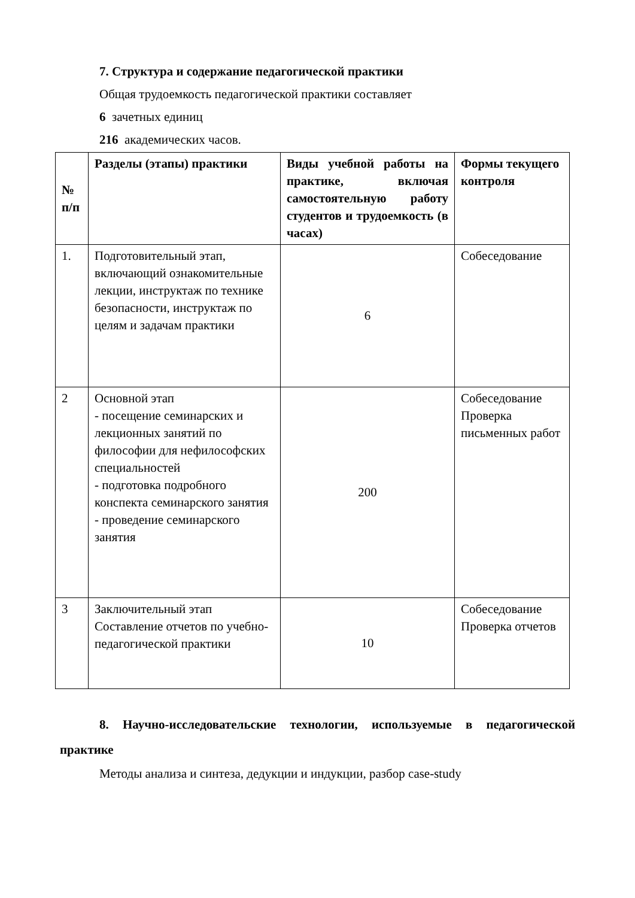7. Структура и содержание педагогической практики
Общая трудоемкость педагогической практики составляет
6 зачетных единиц
216 академических часов.
| № п/п | Разделы (этапы) практики | Виды учебной работы на практике, включая самостоятельную работу студентов и трудоемкость (в часах) | Формы текущего контроля |
| --- | --- | --- | --- |
| 1. | Подготовительный этап, включающий ознакомительные лекции, инструктаж по технике безопасности, инструктаж по целям и задачам практики | 6 | Собеседование |
| 2 | Основной этап - посещение семинарских и лекционных занятий по философии для нефилософских специальностей - подготовка подробного конспекта семинарского занятия - проведение семинарского занятия | 200 | Собеседование Проверка письменных работ |
| 3 | Заключительный этап Составление отчетов по учебно-педагогической практики | 10 | Собеседование Проверка отчетов |
8. Научно-исследовательские технологии, используемые в педагогической практике
Методы анализа и синтеза, дедукции и индукции, разбор case-study